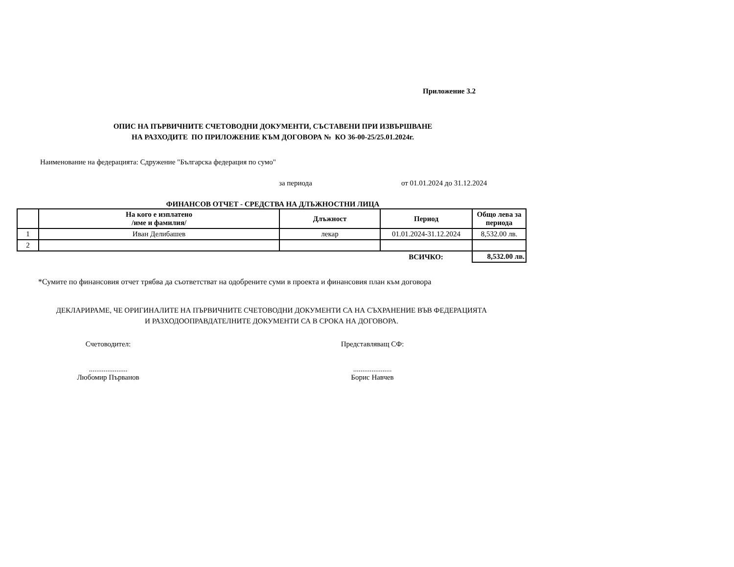Приложение 3.2
ОПИС НА ПЪРВИЧНИТЕ СЧЕТОВОДНИ ДОКУМЕНТИ, СЪСТАВЕНИ ПРИ ИЗВЪРШВАНЕ
НА РАЗХОДИТЕ ПО ПРИЛОЖЕНИЕ КЪМ ДОГОВОРА № КО 36-00-25/25.01.2024г.
Наименование на федерацията: Сдружение "Българска федерация по сумо"
за периода от 01.01.2024 до 31.12.2024
ФИНАНСОВ ОТЧЕТ - СРЕДСТВА НА ДЛЪЖНОСТНИ ЛИЦА
| | На кого е изплатено /име и фамилия/ | Длъжност | Период | Общо лева за периода |
| --- | --- | --- | --- | --- |
| 1 | Иван Делибашев | лекар | 01.01.2024-31.12.2024 | 8,532.00 лв. |
| 2 | | | | |
| | | | ВСИЧКО: | 8,532.00 лв. |
*Сумите по финансовия отчет трябва да съответстват на одобрените суми в проекта и финансовия план към договора
ДЕКЛАРИРАМЕ, ЧЕ ОРИГИНАЛИТЕ НА ПЪРВИЧНИТЕ СЧЕТОВОДНИ ДОКУМЕНТИ СА НА СЪХРАНЕНИЕ ВЪВ ФЕДЕРАЦИЯТА
И РАЗХОДООПРАВДАТЕЛНИТЕ ДОКУМЕНТИ СА В СРОКА НА ДОГОВОРА.
Счетоводител:
.....................
Любомир Първанов
Представляващ СФ:
.....................
Борис Навчев